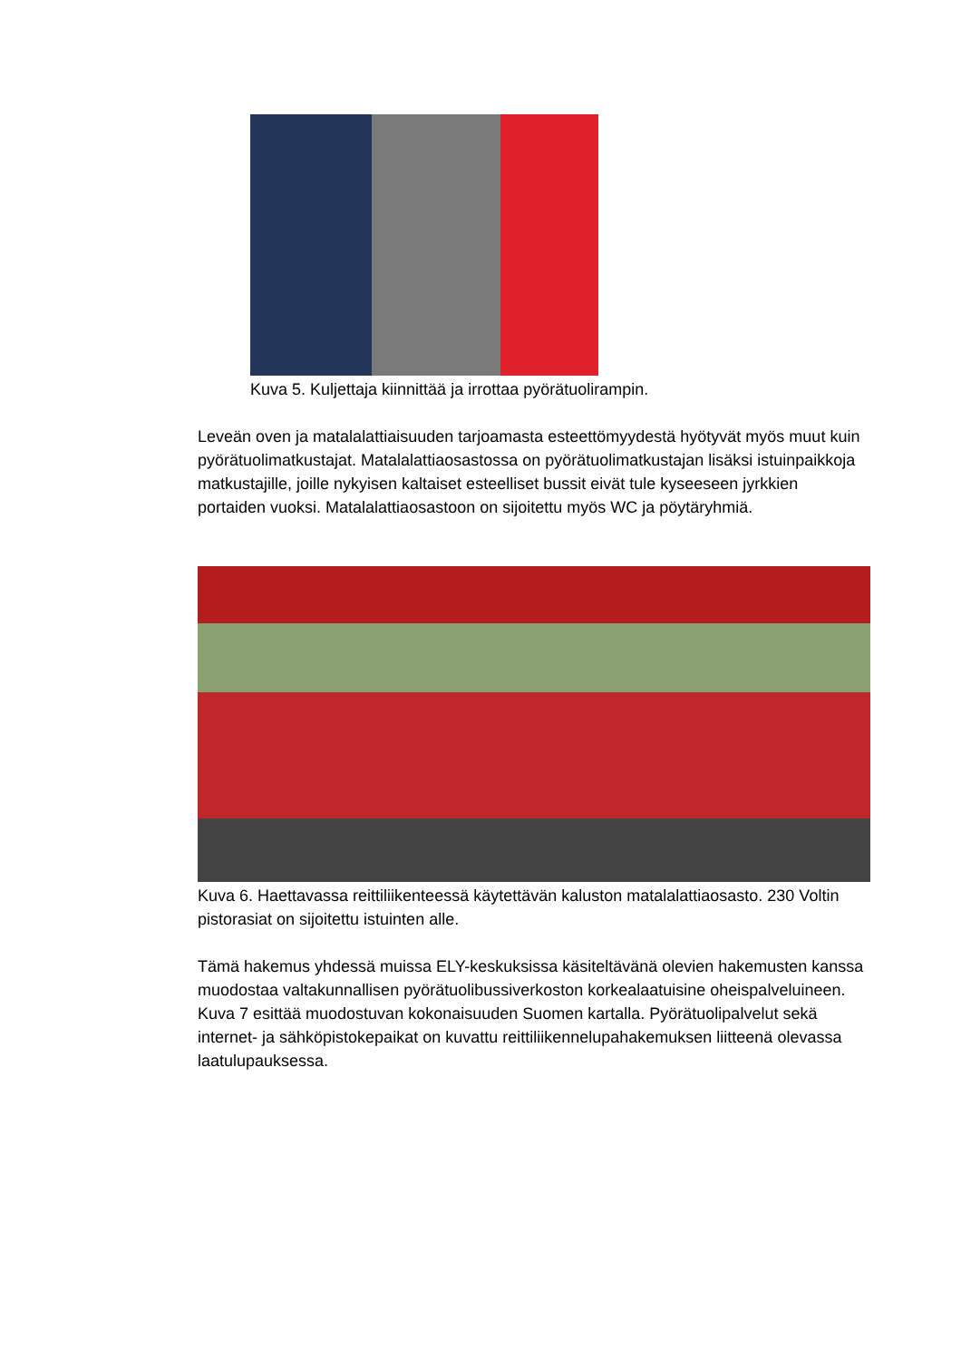Kuva 5. Kuljettaja kiinnittää ja irrottaa pyörätuolirampin.
Leveän oven ja matalalattiaisuuden tarjoamasta esteettömyydestä hyötyvät myös muut kuin pyörätuolimatkustajat. Matalalattiaosastossa on pyörätuolimatkustajan lisäksi istuinpaikkoja matkustajille, joille nykyisen kaltaiset esteelliset bussit eivät tule kyseeseen jyrkkien portaiden vuoksi. Matalalattiaosastoon on sijoitettu myös WC ja pöytäryhmiä.
Kuva 6. Haettavassa reittiliikenteessä käytettävän kaluston matalalattiaosasto. 230 Voltin pistorasiat on sijoitettu istuinten alle.
Tämä hakemus yhdessä muissa ELY-keskuksissa käsiteltävänä olevien hakemusten kanssa muodostaa valtakunnallisen pyörätuolibussiverkoston korkealaatuisine oheispalveluineen. Kuva 7 esittää muodostuvan kokonaisuuden Suomen kartalla. Pyörätuolipalvelut sekä internet- ja sähköpistokepaikat on kuvattu reittiliikennelupahakemuksen liitteenä olevassa laatulupauksessa.